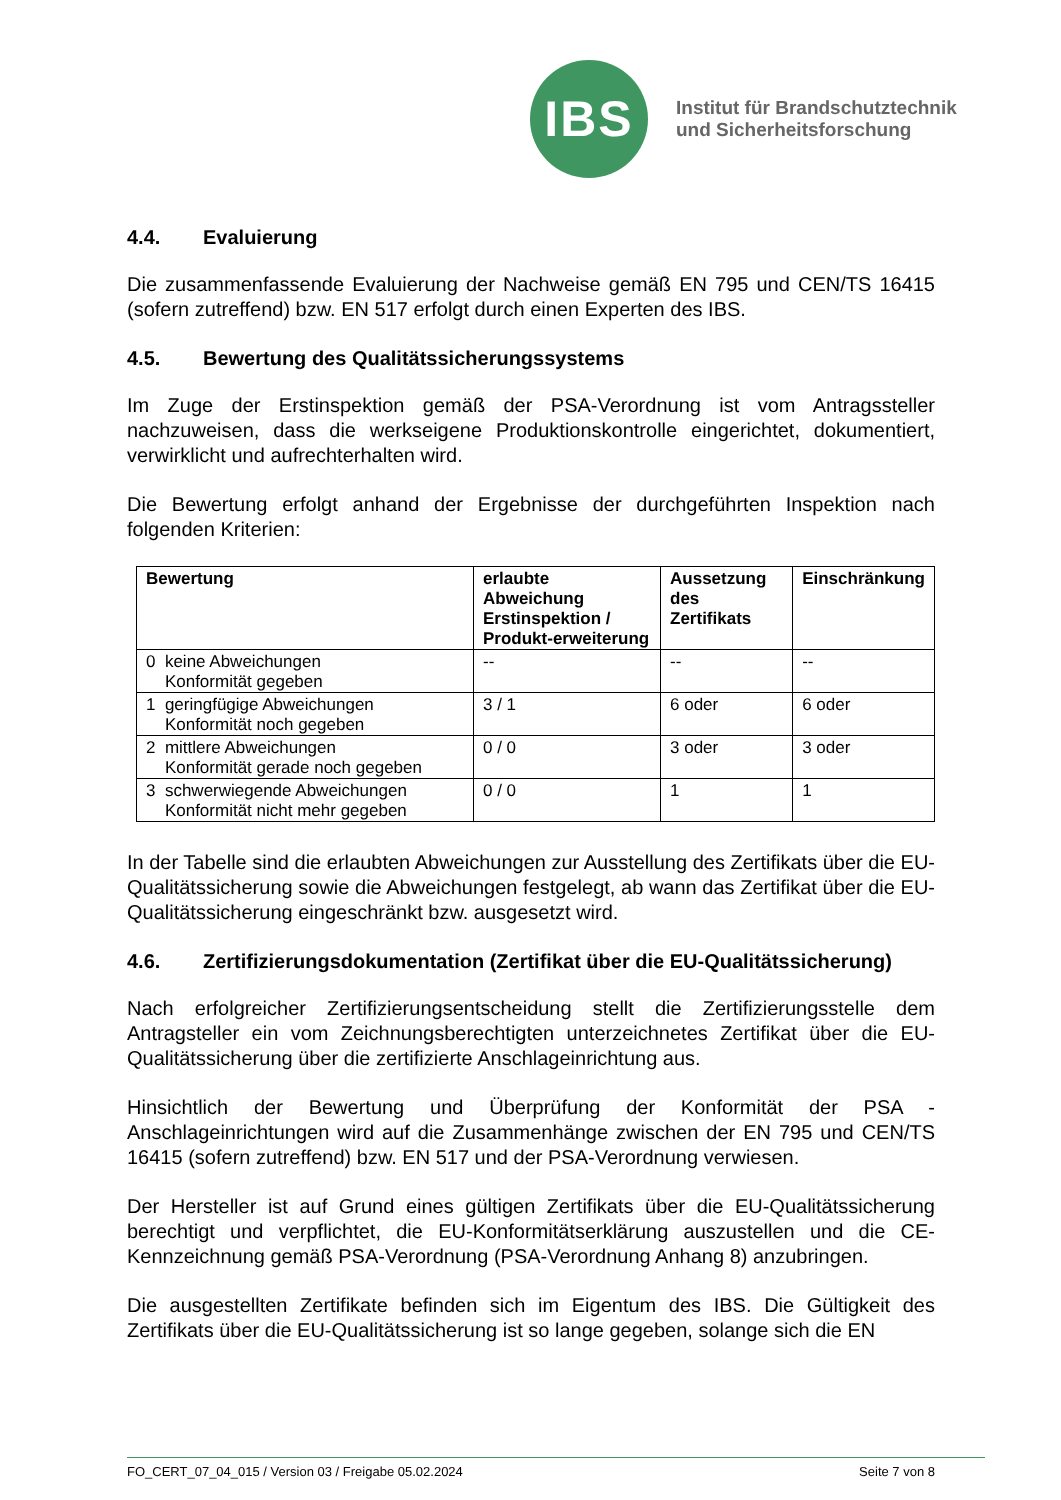IBS
Institut für Brandschutztechnik
und Sicherheitsforschung
4.4. Evaluierung
Die zusammenfassende Evaluierung der Nachweise gemäß EN 795 und CEN/TS 16415 (sofern zutreffend) bzw. EN 517 erfolgt durch einen Experten des IBS.
4.5. Bewertung des Qualitätssicherungssystems
Im Zuge der Erstinspektion gemäß der PSA-Verordnung ist vom Antragssteller nachzuweisen, dass die werkseigene Produktionskontrolle eingerichtet, dokumentiert, verwirklicht und aufrechterhalten wird.
Die Bewertung erfolgt anhand der Ergebnisse der durchgeführten Inspektion nach folgenden Kriterien:
| Bewertung | erlaubte Abweichung Erstinspektion / Produkt-erweiterung | Aussetzung des Zertifikats | Einschränkung |
| --- | --- | --- | --- |
| 0 keine Abweichungen Konformität gegeben | -- | -- | -- |
| 1 geringfügige Abweichungen Konformität noch gegeben | 3 / 1 | 6 oder | 6 oder |
| 2 mittlere Abweichungen Konformität gerade noch gegeben | 0 / 0 | 3 oder | 3 oder |
| 3 schwerwiegende Abweichungen Konformität nicht mehr gegeben | 0 / 0 | 1 | 1 |
In der Tabelle sind die erlaubten Abweichungen zur Ausstellung des Zertifikats über die EU-Qualitätssicherung sowie die Abweichungen festgelegt, ab wann das Zertifikat über die EU-Qualitätssicherung eingeschränkt bzw. ausgesetzt wird.
4.6. Zertifizierungsdokumentation (Zertifikat über die EU-Qualitätssicherung)
Nach erfolgreicher Zertifizierungsentscheidung stellt die Zertifizierungsstelle dem Antragsteller ein vom Zeichnungsberechtigten unterzeichnetes Zertifikat über die EU-Qualitätssicherung über die zertifizierte Anschlageinrichtung aus.
Hinsichtlich der Bewertung und Überprüfung der Konformität der PSA - Anschlageinrichtungen wird auf die Zusammenhänge zwischen der EN 795 und CEN/TS 16415 (sofern zutreffend) bzw. EN 517 und der PSA-Verordnung verwiesen.
Der Hersteller ist auf Grund eines gültigen Zertifikats über die EU-Qualitätssicherung berechtigt und verpflichtet, die EU-Konformitätserklärung auszustellen und die CE-Kennzeichnung gemäß PSA-Verordnung (PSA-Verordnung Anhang 8) anzubringen.
Die ausgestellten Zertifikate befinden sich im Eigentum des IBS. Die Gültigkeit des Zertifikats über die EU-Qualitätssicherung ist so lange gegeben, solange sich die EN
FO_CERT_07_04_015 / Version 03 / Freigabe 05.02.2024 Seite 7 von 8